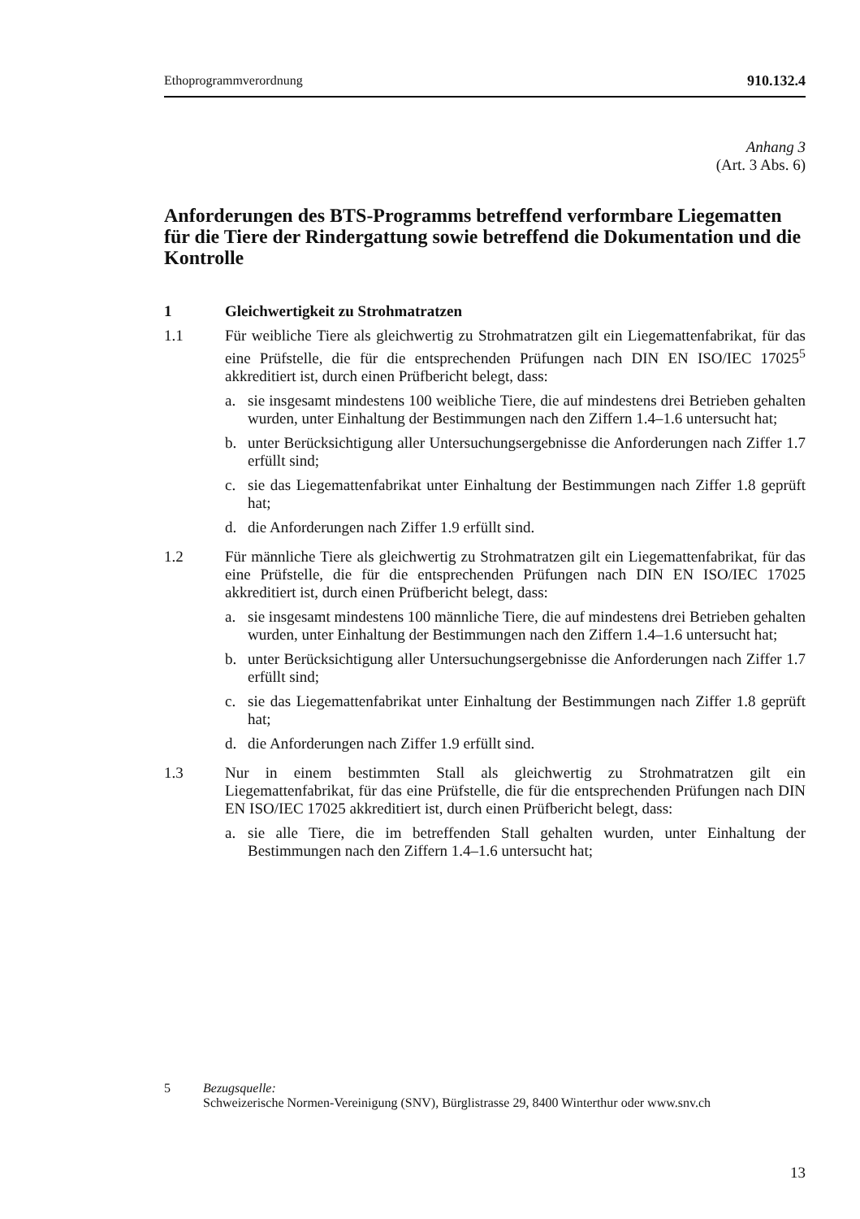Ethoprogrammverordnung 910.132.4
Anhang 3
(Art. 3 Abs. 6)
Anforderungen des BTS-Programms betreffend verformbare Liegematten für die Tiere der Rindergattung sowie betreffend die Dokumentation und die Kontrolle
1 Gleichwertigkeit zu Strohmatratzen
1.1 Für weibliche Tiere als gleichwertig zu Strohmatratzen gilt ein Liegemattenfabrikat, für das eine Prüfstelle, die für die entsprechenden Prüfungen nach DIN EN ISO/IEC 17025<sup>5</sup> akkreditiert ist, durch einen Prüfbericht belegt, dass:
a. sie insgesamt mindestens 100 weibliche Tiere, die auf mindestens drei Betrieben gehalten wurden, unter Einhaltung der Bestimmungen nach den Ziffern 1.4–1.6 untersucht hat;
b. unter Berücksichtigung aller Untersuchungsergebnisse die Anforderungen nach Ziffer 1.7 erfüllt sind;
c. sie das Liegemattenfabrikat unter Einhaltung der Bestimmungen nach Ziffer 1.8 geprüft hat;
d. die Anforderungen nach Ziffer 1.9 erfüllt sind.
1.2 Für männliche Tiere als gleichwertig zu Strohmatratzen gilt ein Liegemattenfabrikat, für das eine Prüfstelle, die für die entsprechenden Prüfungen nach DIN EN ISO/IEC 17025 akkreditiert ist, durch einen Prüfbericht belegt, dass:
a. sie insgesamt mindestens 100 männliche Tiere, die auf mindestens drei Betrieben gehalten wurden, unter Einhaltung der Bestimmungen nach den Ziffern 1.4–1.6 untersucht hat;
b. unter Berücksichtigung aller Untersuchungsergebnisse die Anforderungen nach Ziffer 1.7 erfüllt sind;
c. sie das Liegemattenfabrikat unter Einhaltung der Bestimmungen nach Ziffer 1.8 geprüft hat;
d. die Anforderungen nach Ziffer 1.9 erfüllt sind.
1.3 Nur in einem bestimmten Stall als gleichwertig zu Strohmatratzen gilt ein Liegemattenfabrikat, für das eine Prüfstelle, die für die entsprechenden Prüfungen nach DIN EN ISO/IEC 17025 akkreditiert ist, durch einen Prüfbericht belegt, dass:
a. sie alle Tiere, die im betreffenden Stall gehalten wurden, unter Einhaltung der Bestimmungen nach den Ziffern 1.4–1.6 untersucht hat;
5 Bezugsquelle:
Schweizerische Normen-Vereinigung (SNV), Bürglistrasse 29, 8400 Winterthur oder www.snv.ch
13